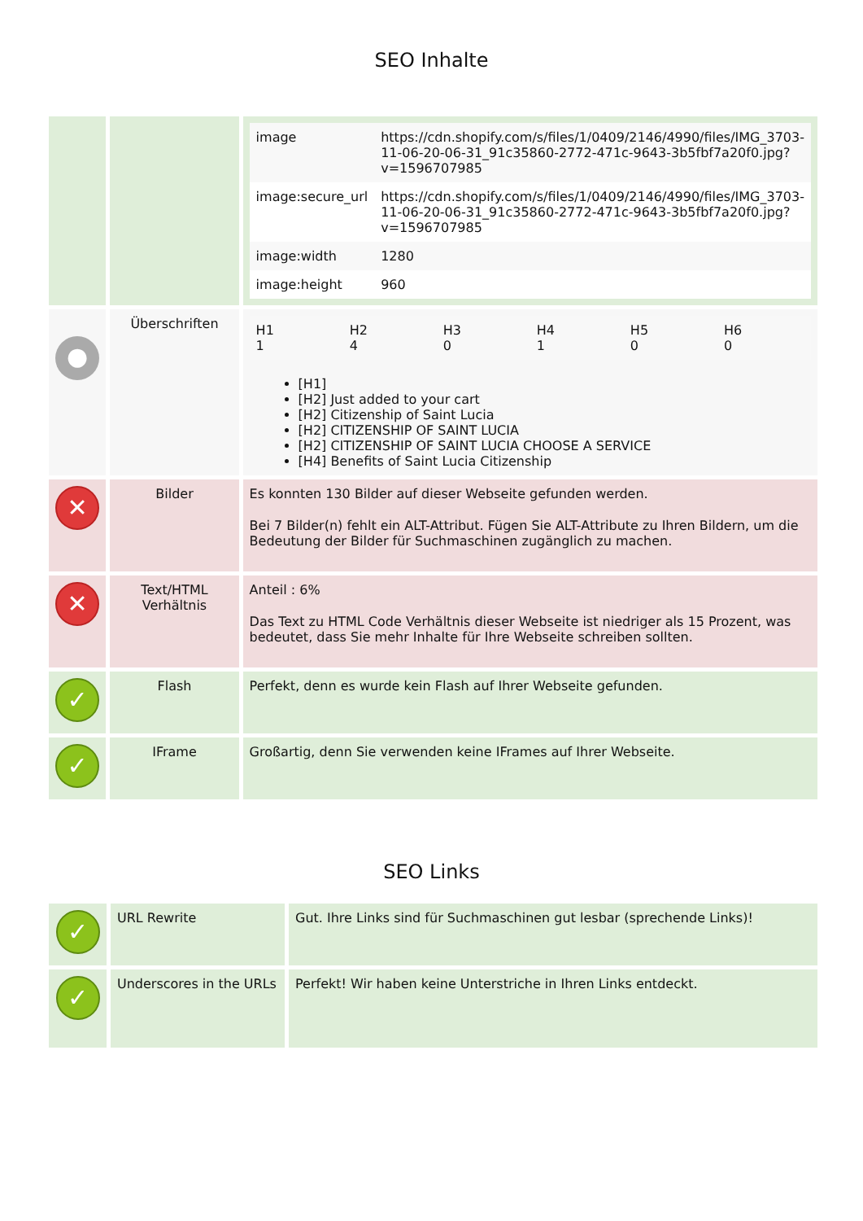SEO Inhalte
| | | / image / https://cdn.shopify.com/s/files/1/0409/2146/4990/files/IMG_3703-11-06-20-06-31_91c35860-2772-471c-9643-3b5fbf7a20f0.jpg?v=1596707985 / / image:secure_url / https://cdn.shopify.com/s/files/1/0409/2146/4990/files/IMG_3703-11-06-20-06-31_91c35860-2772-471c-9643-3b5fbf7a20f0.jpg?v=1596707985 / / image:width / 1280 / / image:height / 960 / |
| ● | Überschriften | / H1 1 / H2 4 / H3 0 / H4 1 / H5 0 / H6 0 / [H1] [H2] Just added to your cart [H2] Citizenship of Saint Lucia [H2] CITIZENSHIP OF SAINT LUCIA [H2] CITIZENSHIP OF SAINT LUCIA CHOOSE A SERVICE [H4] Benefits of Saint Lucia Citizenship |
| ✕ | Bilder | Es konnten 130 Bilder auf dieser Webseite gefunden werden. Bei 7 Bilder(n) fehlt ein ALT-Attribut. Fügen Sie ALT-Attribute zu Ihren Bildern, um die Bedeutung der Bilder für Suchmaschinen zugänglich zu machen. |
| ✕ | Text/HTML Verhältnis | Anteil : 6% Das Text zu HTML Code Verhältnis dieser Webseite ist niedriger als 15 Prozent, was bedeutet, dass Sie mehr Inhalte für Ihre Webseite schreiben sollten. |
| ✓ | Flash | Perfekt, denn es wurde kein Flash auf Ihrer Webseite gefunden. |
| ✓ | IFrame | Großartig, denn Sie verwenden keine IFrames auf Ihrer Webseite. |
SEO Links
| ✓ | URL Rewrite | Gut. Ihre Links sind für Suchmaschinen gut lesbar (sprechende Links)! |
| ✓ | Underscores in the URLs | Perfekt! Wir haben keine Unterstriche in Ihren Links entdeckt. |